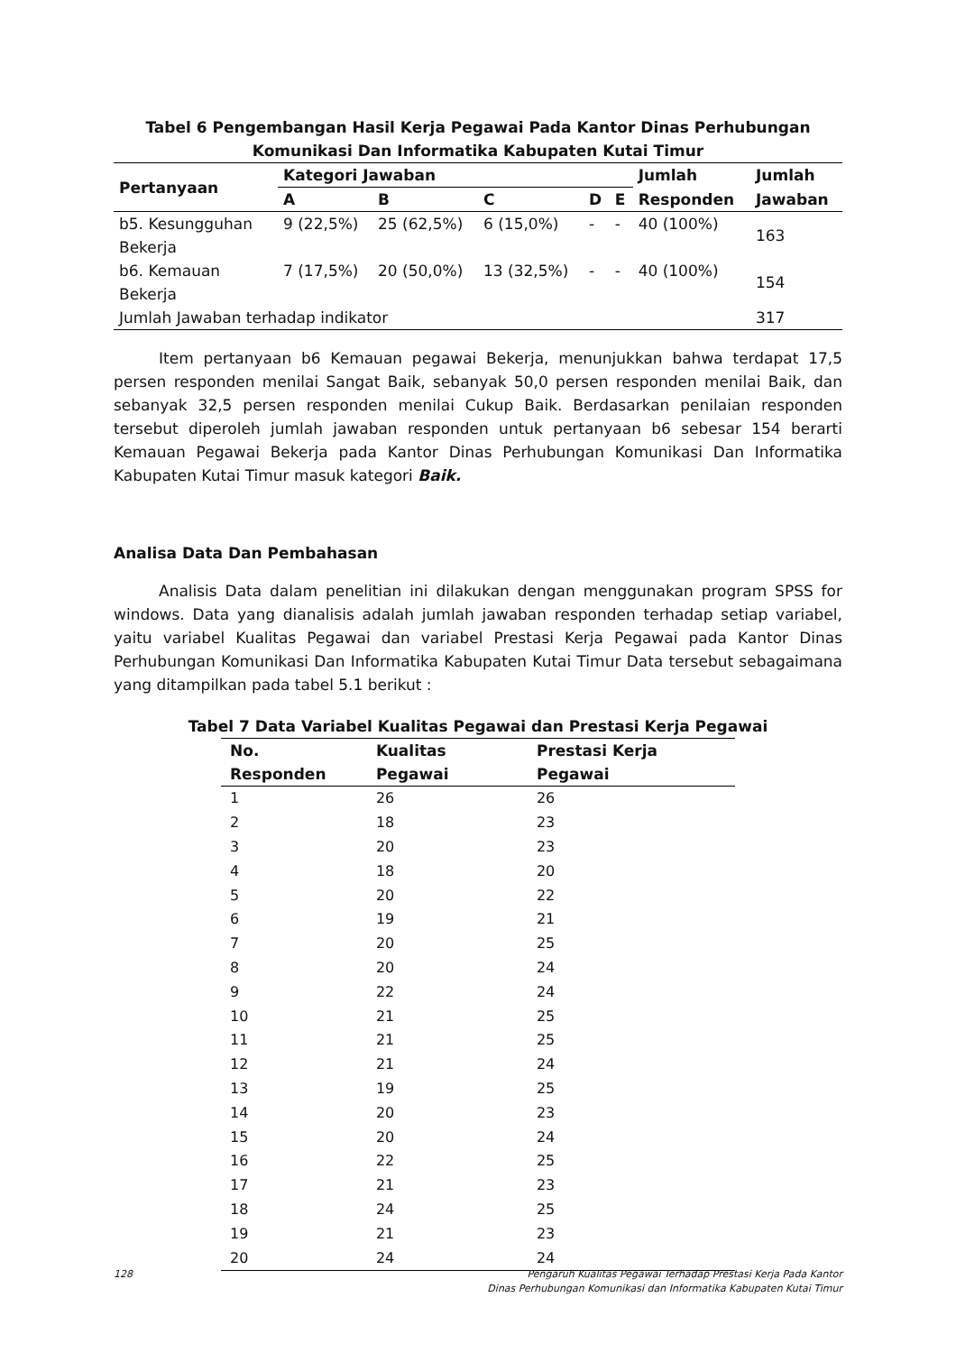Tabel 6 Pengembangan Hasil Kerja Pegawai Pada Kantor Dinas Perhubungan
Komunikasi Dan Informatika Kabupaten Kutai Timur
| Pertanyaan | Kategori Jawaban | | | | | Jumlah | Jumlah |
| --- | --- | --- | --- | --- | --- | --- | --- |
| | A | B | C | D | E | Responden | Jawaban |
| b5. Kesungguhan Bekerja | 9 (22,5%) | 25 (62,5%) | 6 (15,0%) | - | - | 40 (100%) | 163 |
| b6. Kemauan Bekerja | 7 (17,5%) | 20 (50,0%) | 13 (32,5%) | - | - | 40 (100%) | 154 |
| Jumlah Jawaban terhadap indikator | | | | | | | 317 |
Item pertanyaan b6 Kemauan pegawai Bekerja, menunjukkan bahwa terdapat 17,5 persen responden menilai Sangat Baik, sebanyak 50,0 persen responden menilai Baik, dan sebanyak 32,5 persen responden menilai Cukup Baik. Berdasarkan penilaian responden tersebut diperoleh jumlah jawaban responden untuk pertanyaan b6 sebesar 154 berarti Kemauan Pegawai Bekerja pada Kantor Dinas Perhubungan Komunikasi Dan Informatika Kabupaten Kutai Timur masuk kategori Baik.
Analisa Data Dan Pembahasan
Analisis Data dalam penelitian ini dilakukan dengan menggunakan program SPSS for windows. Data yang dianalisis adalah jumlah jawaban responden terhadap setiap variabel, yaitu variabel Kualitas Pegawai dan variabel Prestasi Kerja Pegawai pada Kantor Dinas Perhubungan Komunikasi Dan Informatika Kabupaten Kutai Timur Data tersebut sebagaimana yang ditampilkan pada tabel 5.1 berikut :
Tabel 7 Data Variabel Kualitas Pegawai dan Prestasi Kerja Pegawai
| No. Responden | Kualitas Pegawai | Prestasi Kerja Pegawai |
| --- | --- | --- |
| 1 | 26 | 26 |
| 2 | 18 | 23 |
| 3 | 20 | 23 |
| 4 | 18 | 20 |
| 5 | 20 | 22 |
| 6 | 19 | 21 |
| 7 | 20 | 25 |
| 8 | 20 | 24 |
| 9 | 22 | 24 |
| 10 | 21 | 25 |
| 11 | 21 | 25 |
| 12 | 21 | 24 |
| 13 | 19 | 25 |
| 14 | 20 | 23 |
| 15 | 20 | 24 |
| 16 | 22 | 25 |
| 17 | 21 | 23 |
| 18 | 24 | 25 |
| 19 | 21 | 23 |
| 20 | 24 | 24 |
128 Pengaruh Kualitas Pegawai Terhadap Prestasi Kerja Pada Kantor
Dinas Perhubungan Komunikasi dan Informatika Kabupaten Kutai Timur